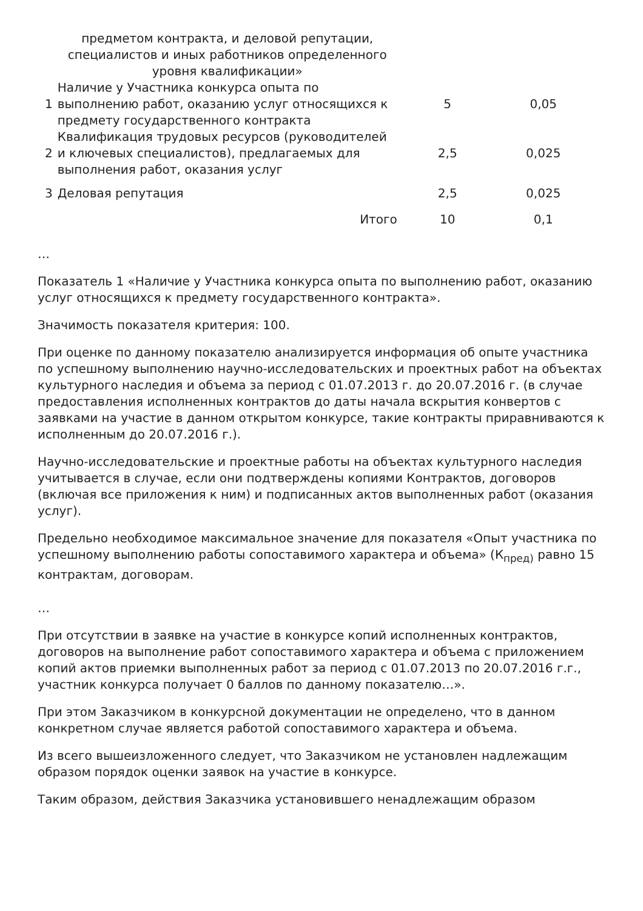| | предметом контракта, и деловой репутации, специалистов и иных работников определенного уровня квалификации» | | |
| 1 | Наличие у Участника конкурса опыта по выполнению работ, оказанию услуг относящихся к предмету государственного контракта | 5 | 0,05 |
| 2 | Квалификация трудовых ресурсов (руководителей и ключевых специалистов), предлагаемых для выполнения работ, оказания услуг | 2,5 | 0,025 |
| 3 | Деловая репутация | 2,5 | 0,025 |
| | Итого | 10 | 0,1 |
…
Показатель 1 «Наличие у Участника конкурса опыта по выполнению работ, оказанию услуг относящихся к предмету государственного контракта».
Значимость показателя критерия: 100.
При оценке по данному показателю анализируется информация об опыте участника по успешному выполнению научно-исследовательских и проектных работ на объектах культурного наследия и объема за период с 01.07.2013 г. до 20.07.2016 г. (в случае предоставления исполненных контрактов до даты начала вскрытия конвертов с заявками на участие в данном открытом конкурсе, такие контракты приравниваются к исполненным до 20.07.2016 г.).
Научно-исследовательские и проектные работы на объектах культурного наследия учитывается в случае, если они подтверждены копиями Контрактов, договоров (включая все приложения к ним) и подписанных актов выполненных работ (оказания услуг).
Предельно необходимое максимальное значение для показателя «Опыт участника по успешному выполнению работы сопоставимого характера и объема» (К<sub>пред)</sub> равно 15 контрактам, договорам.
…
При отсутствии в заявке на участие в конкурсе копий исполненных контрактов, договоров на выполнение работ сопоставимого характера и объема с приложением копий актов приемки выполненных работ за период с 01.07.2013 по 20.07.2016 г.г., участник конкурса получает 0 баллов по данному показателю…».
При этом Заказчиком в конкурсной документации не определено, что в данном конкретном случае является работой сопоставимого характера и объема.
Из всего вышеизложенного следует, что Заказчиком не установлен надлежащим образом порядок оценки заявок на участие в конкурсе.
Таким образом, действия Заказчика установившего ненадлежащим образом